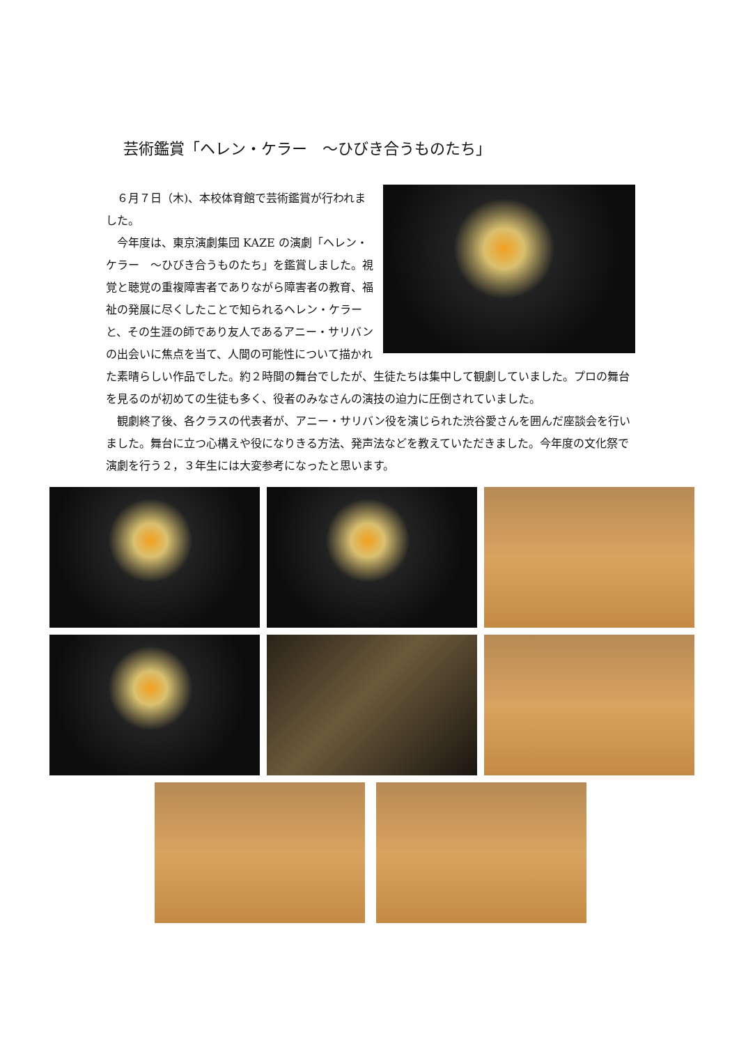芸術鑑賞「ヘレン・ケラー　～ひびき合うものたち」
６月７日（木)、本校体育館で芸術鑑賞が行われました。
今年度は、東京演劇集団 KAZE の演劇「ヘレン・ケラー　～ひびき合うものたち」を鑑賞しました。視覚と聴覚の重複障害者でありながら障害者の教育、福祉の発展に尽くしたことで知られるヘレン・ケラーと、その生涯の師であり友人であるアニー・サリバンの出会いに焦点を当て、人間の可能性について描かれた素晴らしい作品でした。約２時間の舞台でしたが、生徒たちは集中して観劇していました。プロの舞台を見るのが初めての生徒も多く、役者のみなさんの演技の迫力に圧倒されていました。
観劇終了後、各クラスの代表者が、アニー・サリバン役を演じられた渋谷愛さんを囲んだ座談会を行いました。舞台に立つ心構えや役になりきる方法、発声法などを教えていただきました。今年度の文化祭で演劇を行う２，３年生には大変参考になったと思います。